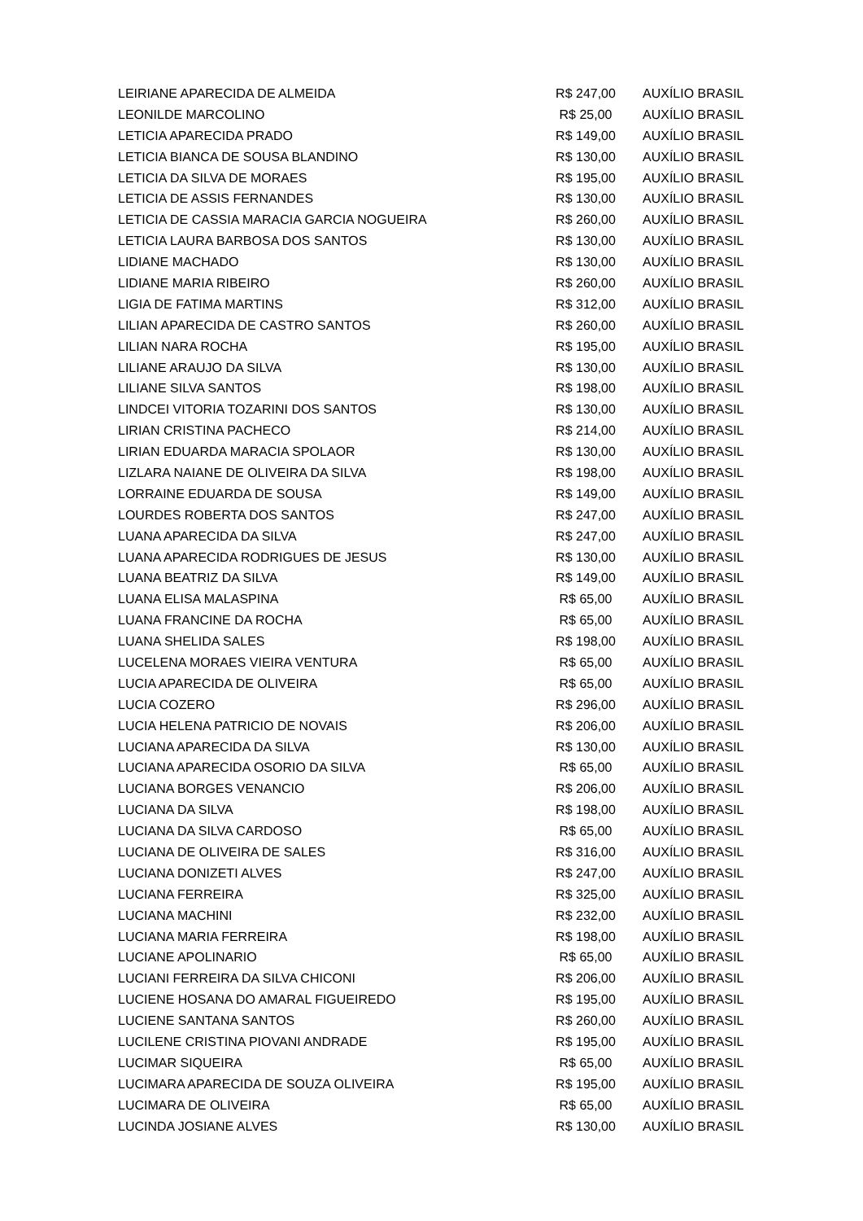| LEIRIANE APARECIDA DE ALMEIDA | R$ 247,00 | AUXÍLIO BRASIL |
| LEONILDE MARCOLINO | R$ 25,00 | AUXÍLIO BRASIL |
| LETICIA APARECIDA PRADO | R$ 149,00 | AUXÍLIO BRASIL |
| LETICIA BIANCA DE SOUSA BLANDINO | R$ 130,00 | AUXÍLIO BRASIL |
| LETICIA DA SILVA DE MORAES | R$ 195,00 | AUXÍLIO BRASIL |
| LETICIA DE ASSIS FERNANDES | R$ 130,00 | AUXÍLIO BRASIL |
| LETICIA DE CASSIA MARACIA GARCIA NOGUEIRA | R$ 260,00 | AUXÍLIO BRASIL |
| LETICIA LAURA BARBOSA DOS SANTOS | R$ 130,00 | AUXÍLIO BRASIL |
| LIDIANE MACHADO | R$ 130,00 | AUXÍLIO BRASIL |
| LIDIANE MARIA RIBEIRO | R$ 260,00 | AUXÍLIO BRASIL |
| LIGIA DE FATIMA MARTINS | R$ 312,00 | AUXÍLIO BRASIL |
| LILIAN APARECIDA DE CASTRO SANTOS | R$ 260,00 | AUXÍLIO BRASIL |
| LILIAN NARA ROCHA | R$ 195,00 | AUXÍLIO BRASIL |
| LILIANE ARAUJO DA SILVA | R$ 130,00 | AUXÍLIO BRASIL |
| LILIANE SILVA SANTOS | R$ 198,00 | AUXÍLIO BRASIL |
| LINDCEI VITORIA TOZARINI DOS SANTOS | R$ 130,00 | AUXÍLIO BRASIL |
| LIRIAN CRISTINA PACHECO | R$ 214,00 | AUXÍLIO BRASIL |
| LIRIAN EDUARDA MARACIA SPOLAOR | R$ 130,00 | AUXÍLIO BRASIL |
| LIZLARA NAIANE DE OLIVEIRA DA SILVA | R$ 198,00 | AUXÍLIO BRASIL |
| LORRAINE EDUARDA DE SOUSA | R$ 149,00 | AUXÍLIO BRASIL |
| LOURDES ROBERTA DOS SANTOS | R$ 247,00 | AUXÍLIO BRASIL |
| LUANA APARECIDA DA SILVA | R$ 247,00 | AUXÍLIO BRASIL |
| LUANA APARECIDA RODRIGUES DE JESUS | R$ 130,00 | AUXÍLIO BRASIL |
| LUANA BEATRIZ DA SILVA | R$ 149,00 | AUXÍLIO BRASIL |
| LUANA ELISA MALASPINA | R$ 65,00 | AUXÍLIO BRASIL |
| LUANA FRANCINE DA ROCHA | R$ 65,00 | AUXÍLIO BRASIL |
| LUANA SHELIDA SALES | R$ 198,00 | AUXÍLIO BRASIL |
| LUCELENA MORAES VIEIRA VENTURA | R$ 65,00 | AUXÍLIO BRASIL |
| LUCIA APARECIDA DE OLIVEIRA | R$ 65,00 | AUXÍLIO BRASIL |
| LUCIA COZERO | R$ 296,00 | AUXÍLIO BRASIL |
| LUCIA HELENA PATRICIO DE NOVAIS | R$ 206,00 | AUXÍLIO BRASIL |
| LUCIANA APARECIDA DA SILVA | R$ 130,00 | AUXÍLIO BRASIL |
| LUCIANA APARECIDA OSORIO DA SILVA | R$ 65,00 | AUXÍLIO BRASIL |
| LUCIANA BORGES VENANCIO | R$ 206,00 | AUXÍLIO BRASIL |
| LUCIANA DA SILVA | R$ 198,00 | AUXÍLIO BRASIL |
| LUCIANA DA SILVA CARDOSO | R$ 65,00 | AUXÍLIO BRASIL |
| LUCIANA DE OLIVEIRA DE SALES | R$ 316,00 | AUXÍLIO BRASIL |
| LUCIANA DONIZETI ALVES | R$ 247,00 | AUXÍLIO BRASIL |
| LUCIANA FERREIRA | R$ 325,00 | AUXÍLIO BRASIL |
| LUCIANA MACHINI | R$ 232,00 | AUXÍLIO BRASIL |
| LUCIANA MARIA FERREIRA | R$ 198,00 | AUXÍLIO BRASIL |
| LUCIANE APOLINARIO | R$ 65,00 | AUXÍLIO BRASIL |
| LUCIANI FERREIRA DA SILVA CHICONI | R$ 206,00 | AUXÍLIO BRASIL |
| LUCIENE HOSANA DO AMARAL FIGUEIREDO | R$ 195,00 | AUXÍLIO BRASIL |
| LUCIENE SANTANA SANTOS | R$ 260,00 | AUXÍLIO BRASIL |
| LUCILENE CRISTINA PIOVANI ANDRADE | R$ 195,00 | AUXÍLIO BRASIL |
| LUCIMAR SIQUEIRA | R$ 65,00 | AUXÍLIO BRASIL |
| LUCIMARA APARECIDA DE SOUZA OLIVEIRA | R$ 195,00 | AUXÍLIO BRASIL |
| LUCIMARA DE OLIVEIRA | R$ 65,00 | AUXÍLIO BRASIL |
| LUCINDA JOSIANE ALVES | R$ 130,00 | AUXÍLIO BRASIL |